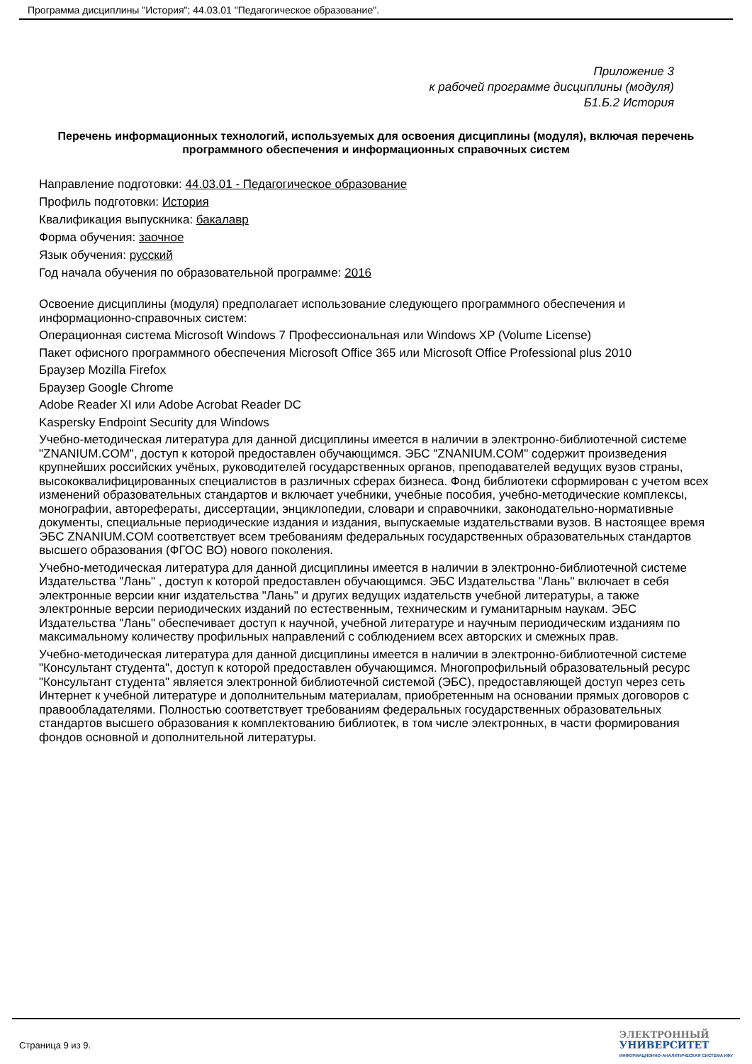Программа дисциплины "История"; 44.03.01 "Педагогическое образование".
Приложение 3
к рабочей программе дисциплины (модуля)
Б1.Б.2 История
Перечень информационных технологий, используемых для освоения дисциплины (модуля), включая перечень программного обеспечения и информационных справочных систем
Направление подготовки: 44.03.01 - Педагогическое образование
Профиль подготовки: История
Квалификация выпускника: бакалавр
Форма обучения: заочное
Язык обучения: русский
Год начала обучения по образовательной программе: 2016
Освоение дисциплины (модуля) предполагает использование следующего программного обеспечения и информационно-справочных систем:
Операционная система Microsoft Windows 7 Профессиональная или Windows XP (Volume License)
Пакет офисного программного обеспечения Microsoft Office 365 или Microsoft Office Professional plus 2010
Браузер Mozilla Firefox
Браузер Google Chrome
Adobe Reader XI или Adobe Acrobat Reader DC
Kaspersky Endpoint Security для Windows
Учебно-методическая литература для данной дисциплины имеется в наличии в электронно-библиотечной системе "ZNANIUM.COM", доступ к которой предоставлен обучающимся. ЭБС "ZNANIUM.COM" содержит произведения крупнейших российских учёных, руководителей государственных органов, преподавателей ведущих вузов страны, высококвалифицированных специалистов в различных сферах бизнеса. Фонд библиотеки сформирован с учетом всех изменений образовательных стандартов и включает учебники, учебные пособия, учебно-методические комплексы, монографии, авторефераты, диссертации, энциклопедии, словари и справочники, законодательно-нормативные документы, специальные периодические издания и издания, выпускаемые издательствами вузов. В настоящее время ЭБС ZNANIUM.COM соответствует всем требованиям федеральных государственных образовательных стандартов высшего образования (ФГОС ВО) нового поколения.
Учебно-методическая литература для данной дисциплины имеется в наличии в электронно-библиотечной системе Издательства "Лань" , доступ к которой предоставлен обучающимся. ЭБС Издательства "Лань" включает в себя электронные версии книг издательства "Лань" и других ведущих издательств учебной литературы, а также электронные версии периодических изданий по естественным, техническим и гуманитарным наукам. ЭБС Издательства "Лань" обеспечивает доступ к научной, учебной литературе и научным периодическим изданиям по максимальному количеству профильных направлений с соблюдением всех авторских и смежных прав.
Учебно-методическая литература для данной дисциплины имеется в наличии в электронно-библиотечной системе "Консультант студента", доступ к которой предоставлен обучающимся. Многопрофильный образовательный ресурс "Консультант студента" является электронной библиотечной системой (ЭБС), предоставляющей доступ через сеть Интернет к учебной литературе и дополнительным материалам, приобретенным на основании прямых договоров с правообладателями. Полностью соответствует требованиям федеральных государственных образовательных стандартов высшего образования к комплектованию библиотек, в том числе электронных, в части формирования фондов основной и дополнительной литературы.
Страница 9 из 9.
ЭЛЕКТРОННЫЙ
УНИВЕРСИТЕТ
ИНФОРМАЦИОННО-АНАЛИТИЧЕСКАЯ СИСТЕМА КФУ